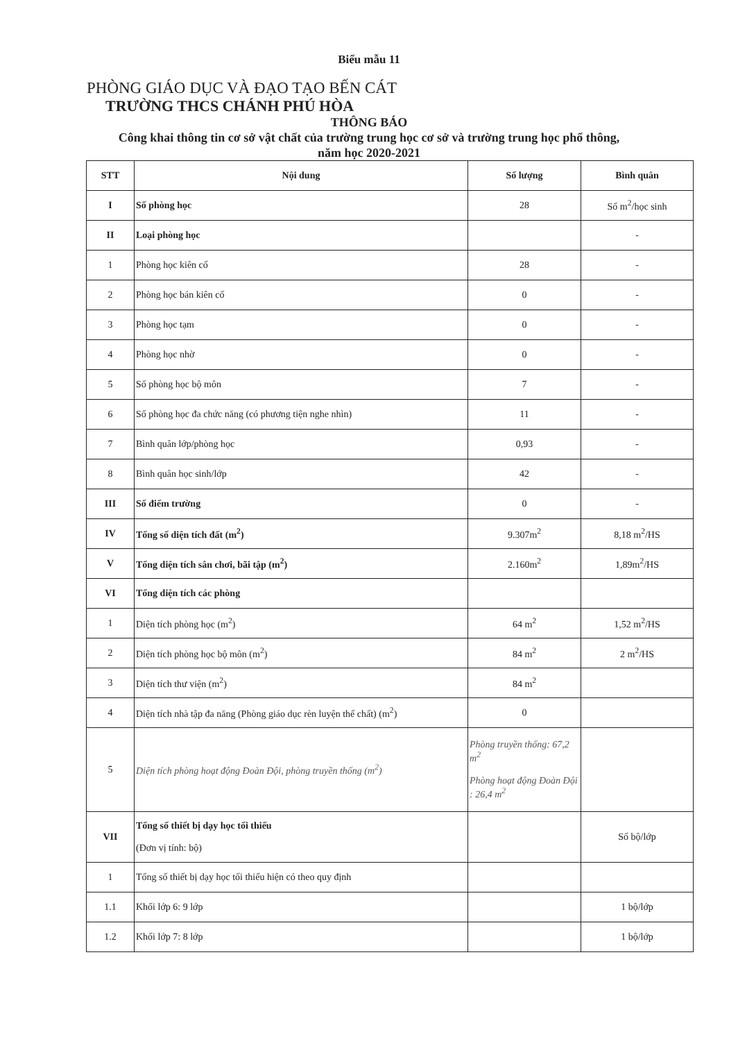Biểu mẫu 11
PHÒNG GIÁO DỤC VÀ ĐẠO TẠO BẾN CÁT
TRƯỜNG THCS CHÁNH PHÚ HÒA
THÔNG BÁO
Công khai thông tin cơ sở vật chất của trường trung học cơ sở và trường trung học phổ thông,
năm học 2020-2021
| STT | Nội dung | Số lượng | Bình quân |
| --- | --- | --- | --- |
| I | Số phòng học | 28 | Số m<sup>2</sup>/học sinh |
| II | Loại phòng học | | - |
| 1 | Phòng học kiên cố | 28 | - |
| 2 | Phòng học bán kiên cố | 0 | - |
| 3 | Phòng học tạm | 0 | - |
| 4 | Phòng học nhờ | 0 | - |
| 5 | Số phòng học bộ môn | 7 | - |
| 6 | Số phòng học đa chức năng (có phương tiện nghe nhìn) | 11 | - |
| 7 | Bình quân lớp/phòng học | 0,93 | - |
| 8 | Bình quân học sinh/lớp | 42 | - |
| III | Số điểm trường | 0 | - |
| IV | Tổng số diện tích đất (m<sup>2</sup>) | 9.307m<sup>2</sup> | 8,18 m<sup>2</sup>/HS |
| V | Tổng diện tích sân chơi, bãi tập (m<sup>2</sup>) | 2.160m<sup>2</sup> | 1,89m<sup>2</sup>/HS |
| VI | Tổng diện tích các phòng | | |
| 1 | Diện tích phòng học (m<sup>2</sup>) | 64 m<sup>2</sup> | 1,52 m<sup>2</sup>/HS |
| 2 | Diện tích phòng học bộ môn (m<sup>2</sup>) | 84 m<sup>2</sup> | 2 m<sup>2</sup>/HS |
| 3 | Diện tích thư viện (m<sup>2</sup>) | 84 m<sup>2</sup> | |
| 4 | Diện tích nhà tập đa năng (Phòng giáo dục rèn luyện thể chất) (m<sup>2</sup>) | 0 | |
| 5 | Diện tích phòng hoạt động Đoàn Đội, phòng truyền thống (m<sup>2</sup>) | Phòng truyền thống: 67,2 m<sup>2</sup> Phòng hoạt động Đoàn Đội : 26,4 m<sup>2</sup> | |
| VII | Tổng số thiết bị dạy học tối thiểu (Đơn vị tính: bộ) | | Số bộ/lớp |
| 1 | Tổng số thiết bị dạy học tối thiểu hiện có theo quy định | | |
| 1.1 | Khối lớp 6: 9 lớp | | 1 bộ/lớp |
| 1.2 | Khối lớp 7: 8 lớp | | 1 bộ/lớp |